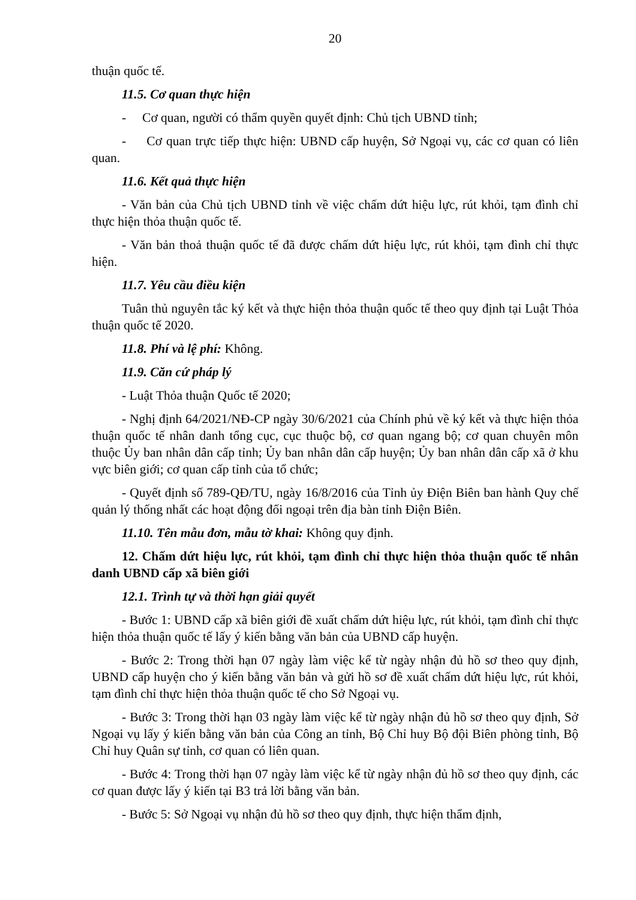20
thuận quốc tế.
11.5. Cơ quan thực hiện
- Cơ quan, người có thẩm quyền quyết định: Chủ tịch UBND tỉnh;
- Cơ quan trực tiếp thực hiện: UBND cấp huyện, Sở Ngoại vụ, các cơ quan có liên quan.
11.6. Kết quả thực hiện
- Văn bản của Chủ tịch UBND tỉnh về việc chấm dứt hiệu lực, rút khỏi, tạm đình chỉ thực hiện thỏa thuận quốc tế.
- Văn bản thoả thuận quốc tế đã được chấm dứt hiệu lực, rút khỏi, tạm đình chỉ thực hiện.
11.7. Yêu cầu điều kiện
Tuân thủ nguyên tắc ký kết và thực hiện thỏa thuận quốc tế theo quy định tại Luật Thỏa thuận quốc tế 2020.
11.8. Phí và lệ phí: Không.
11.9. Căn cứ pháp lý
- Luật Thỏa thuận Quốc tế 2020;
- Nghị định 64/2021/NĐ-CP ngày 30/6/2021 của Chính phủ về ký kết và thực hiện thỏa thuận quốc tế nhân danh tổng cục, cục thuộc bộ, cơ quan ngang bộ; cơ quan chuyên môn thuộc Ủy ban nhân dân cấp tỉnh; Ủy ban nhân dân cấp huyện; Ủy ban nhân dân cấp xã ở khu vực biên giới; cơ quan cấp tỉnh của tổ chức;
- Quyết định số 789-QĐ/TU, ngày 16/8/2016 của Tỉnh ủy Điện Biên ban hành Quy chế quản lý thống nhất các hoạt động đối ngoại trên địa bàn tỉnh Điện Biên.
11.10. Tên mẫu đơn, mẫu tờ khai: Không quy định.
12. Chấm dứt hiệu lực, rút khỏi, tạm đình chỉ thực hiện thỏa thuận quốc tế nhân danh UBND cấp xã biên giới
12.1. Trình tự và thời hạn giải quyết
- Bước 1: UBND cấp xã biên giới đề xuất chấm dứt hiệu lực, rút khỏi, tạm đình chỉ thực hiện thỏa thuận quốc tế lấy ý kiến bằng văn bản của UBND cấp huyện.
- Bước 2: Trong thời hạn 07 ngày làm việc kể từ ngày nhận đủ hồ sơ theo quy định, UBND cấp huyện cho ý kiến bằng văn bản và gửi hồ sơ đề xuất chấm dứt hiệu lực, rút khỏi, tạm đình chỉ thực hiện thỏa thuận quốc tế cho Sở Ngoại vụ.
- Bước 3: Trong thời hạn 03 ngày làm việc kể từ ngày nhận đủ hồ sơ theo quy định, Sở Ngoại vụ lấy ý kiến bằng văn bản của Công an tỉnh, Bộ Chỉ huy Bộ đội Biên phòng tỉnh, Bộ Chỉ huy Quân sự tỉnh, cơ quan có liên quan.
- Bước 4: Trong thời hạn 07 ngày làm việc kể từ ngày nhận đủ hồ sơ theo quy định, các cơ quan được lấy ý kiến tại B3 trả lời bằng văn bản.
- Bước 5: Sở Ngoại vụ nhận đủ hồ sơ theo quy định, thực hiện thẩm định,